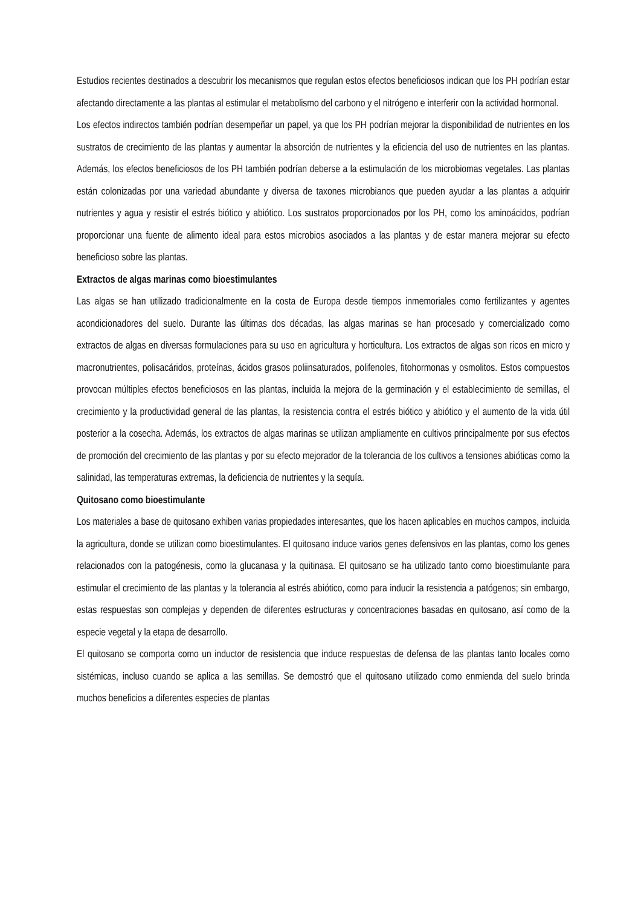Estudios recientes destinados a descubrir los mecanismos que regulan estos efectos beneficiosos indican que los PH podrían estar afectando directamente a las plantas al estimular el metabolismo del carbono y el nitrógeno e interferir con la actividad hormonal.
Los efectos indirectos también podrían desempeñar un papel, ya que los PH podrían mejorar la disponibilidad de nutrientes en los sustratos de crecimiento de las plantas y aumentar la absorción de nutrientes y la eficiencia del uso de nutrientes en las plantas. Además, los efectos beneficiosos de los PH también podrían deberse a la estimulación de los microbiomas vegetales. Las plantas están colonizadas por una variedad abundante y diversa de taxones microbianos que pueden ayudar a las plantas a adquirir nutrientes y agua y resistir el estrés biótico y abiótico. Los sustratos proporcionados por los PH, como los aminoácidos, podrían proporcionar una fuente de alimento ideal para estos microbios asociados a las plantas y de estar manera mejorar su efecto beneficioso sobre las plantas.
Extractos de algas marinas como bioestimulantes
Las algas se han utilizado tradicionalmente en la costa de Europa desde tiempos inmemoriales como fertilizantes y agentes acondicionadores del suelo. Durante las últimas dos décadas, las algas marinas se han procesado y comercializado como extractos de algas en diversas formulaciones para su uso en agricultura y horticultura. Los extractos de algas son ricos en micro y macronutrientes, polisacáridos, proteínas, ácidos grasos poliinsaturados, polifenoles, fitohormonas y osmolitos. Estos compuestos provocan múltiples efectos beneficiosos en las plantas, incluida la mejora de la germinación y el establecimiento de semillas, el crecimiento y la productividad general de las plantas, la resistencia contra el estrés biótico y abiótico y el aumento de la vida útil posterior a la cosecha. Además, los extractos de algas marinas se utilizan ampliamente en cultivos principalmente por sus efectos de promoción del crecimiento de las plantas y por su efecto mejorador de la tolerancia de los cultivos a tensiones abióticas como la salinidad, las temperaturas extremas, la deficiencia de nutrientes y la sequía.
Quitosano como bioestimulante
Los materiales a base de quitosano exhiben varias propiedades interesantes, que los hacen aplicables en muchos campos, incluida la agricultura, donde se utilizan como bioestimulantes. El quitosano induce varios genes defensivos en las plantas, como los genes relacionados con la patogénesis, como la glucanasa y la quitinasa. El quitosano se ha utilizado tanto como bioestimulante para estimular el crecimiento de las plantas y la tolerancia al estrés abiótico, como para inducir la resistencia a patógenos; sin embargo, estas respuestas son complejas y dependen de diferentes estructuras y concentraciones basadas en quitosano, así como de la especie vegetal y la etapa de desarrollo.
El quitosano se comporta como un inductor de resistencia que induce respuestas de defensa de las plantas tanto locales como sistémicas, incluso cuando se aplica a las semillas. Se demostró que el quitosano utilizado como enmienda del suelo brinda muchos beneficios a diferentes especies de plantas